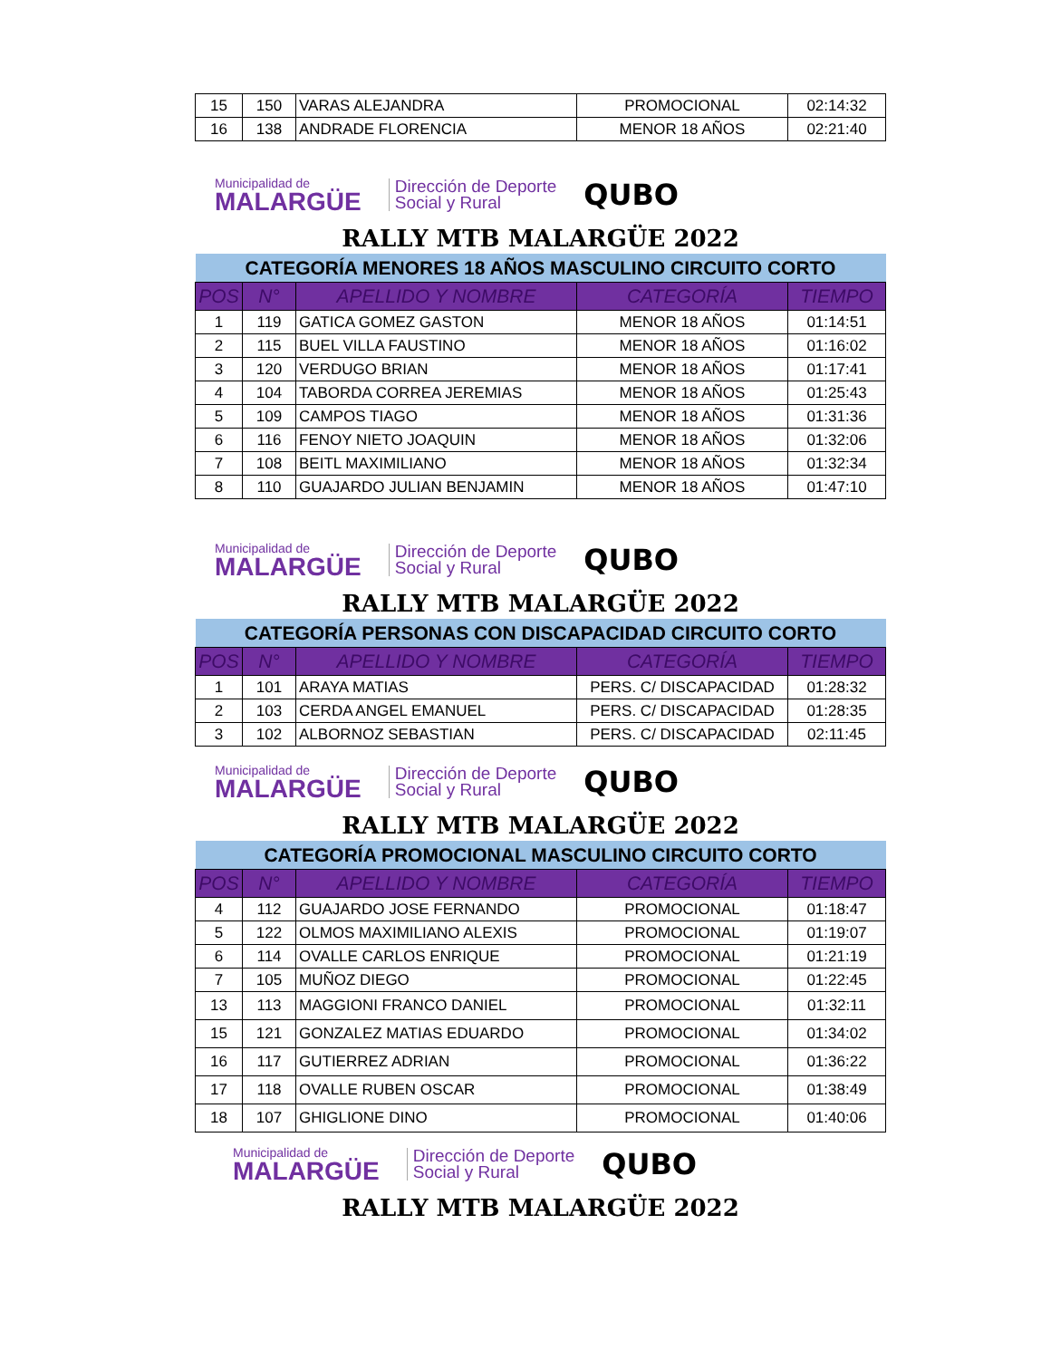| 15 | 150 | VARAS ALEJANDRA | PROMOCIONAL | 02:14:32 |
| 16 | 138 | ANDRADE FLORENCIA | MENOR 18 AÑOS | 02:21:40 |
Municipalidad de
MALARGÜE
Dirección de Deporte
Social y Rural
QUBO
RALLY MTB MALARGÜE 2022
| CATEGORÍA MENORES 18 AÑOS MASCULINO CIRCUITO CORTO | | | | |
| POS | N° | APELLIDO Y NOMBRE | CATEGORÍA | TIEMPO |
| 1 | 119 | GATICA GOMEZ GASTON | MENOR 18 AÑOS | 01:14:51 |
| 2 | 115 | BUEL VILLA FAUSTINO | MENOR 18 AÑOS | 01:16:02 |
| 3 | 120 | VERDUGO BRIAN | MENOR 18 AÑOS | 01:17:41 |
| 4 | 104 | TABORDA CORREA JEREMIAS | MENOR 18 AÑOS | 01:25:43 |
| 5 | 109 | CAMPOS TIAGO | MENOR 18 AÑOS | 01:31:36 |
| 6 | 116 | FENOY NIETO JOAQUIN | MENOR 18 AÑOS | 01:32:06 |
| 7 | 108 | BEITL MAXIMILIANO | MENOR 18 AÑOS | 01:32:34 |
| 8 | 110 | GUAJARDO JULIAN BENJAMIN | MENOR 18 AÑOS | 01:47:10 |
Municipalidad de
MALARGÜE
Dirección de Deporte
Social y Rural
QUBO
RALLY MTB MALARGÜE 2022
| CATEGORÍA PERSONAS CON DISCAPACIDAD CIRCUITO CORTO | | | | |
| POS | N° | APELLIDO Y NOMBRE | CATEGORÍA | TIEMPO |
| 1 | 101 | ARAYA MATIAS | PERS. C/ DISCAPACIDAD | 01:28:32 |
| 2 | 103 | CERDA ANGEL EMANUEL | PERS. C/ DISCAPACIDAD | 01:28:35 |
| 3 | 102 | ALBORNOZ SEBASTIAN | PERS. C/ DISCAPACIDAD | 02:11:45 |
Municipalidad de
MALARGÜE
Dirección de Deporte
Social y Rural
QUBO
RALLY MTB MALARGÜE 2022
| CATEGORÍA PROMOCIONAL MASCULINO CIRCUITO CORTO | | | | |
| POS | N° | APELLIDO Y NOMBRE | CATEGORÍA | TIEMPO |
| 4 | 112 | GUAJARDO JOSE FERNANDO | PROMOCIONAL | 01:18:47 |
| 5 | 122 | OLMOS MAXIMILIANO ALEXIS | PROMOCIONAL | 01:19:07 |
| 6 | 114 | OVALLE CARLOS ENRIQUE | PROMOCIONAL | 01:21:19 |
| 7 | 105 | MUÑOZ DIEGO | PROMOCIONAL | 01:22:45 |
| 13 | 113 | MAGGIONI FRANCO DANIEL | PROMOCIONAL | 01:32:11 |
| 15 | 121 | GONZALEZ MATIAS EDUARDO | PROMOCIONAL | 01:34:02 |
| 16 | 117 | GUTIERREZ ADRIAN | PROMOCIONAL | 01:36:22 |
| 17 | 118 | OVALLE RUBEN OSCAR | PROMOCIONAL | 01:38:49 |
| 18 | 107 | GHIGLIONE DINO | PROMOCIONAL | 01:40:06 |
Municipalidad de
MALARGÜE
Dirección de Deporte
Social y Rural
QUBO
RALLY MTB MALARGÜE 2022